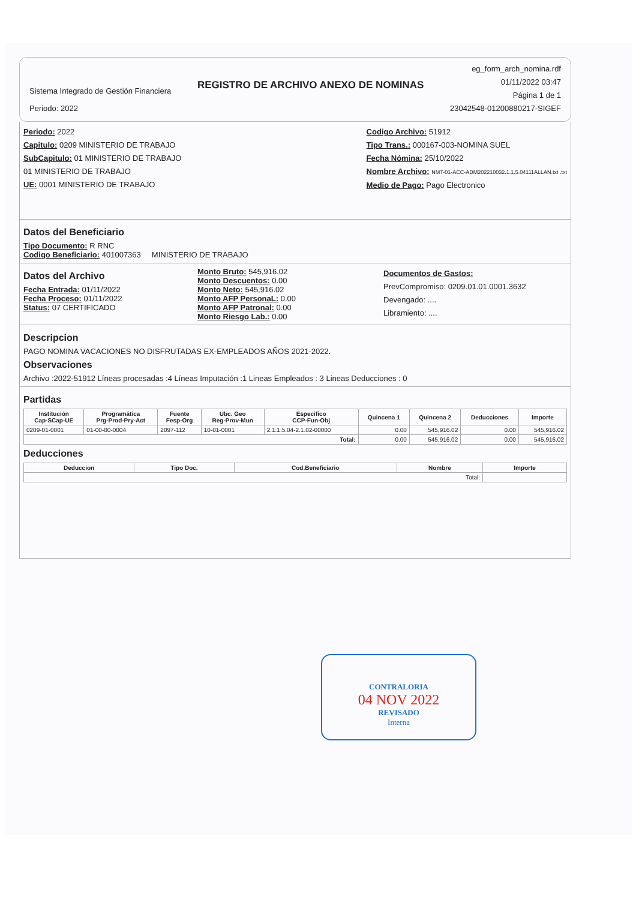Sistema Integrado de Gestión Financiera
Periodo: 2022
REGISTRO DE ARCHIVO ANEXO DE NOMINAS
eg_form_arch_nomina.rdf
01/11/2022 03:47
Página 1 de 1
23042548-01200880217-SIGEF
Periodo: 2022
Capitulo: 0209 MINISTERIO DE TRABAJO
SubCapitulo: 01 MINISTERIO DE TRABAJO
01 MINISTERIO DE TRABAJO
UE: 0001 MINISTERIO DE TRABAJO
Codigo Archivo: 51912
Tipo Trans.: 000167-003-NOMINA SUEL
Fecha Nómina: 25/10/2022
Nombre Archivo: NMT-01-ACC-ADM202210032.1.1.5.04111ALLAN.txt .txt
Medio de Pago: Pago Electronico
Datos del Beneficiario
Tipo Documento: R RNC
Codigo Beneficiario: 401007363 MINISTERIO DE TRABAJO
Datos del Archivo
Fecha Entrada: 01/11/2022
Fecha Proceso: 01/11/2022
Status: 07 CERTIFICADO
Monto Bruto: 545,916.02
Monto Descuentos: 0.00
Monto Neto: 545,916.02
Monto AFP PersonaL: 0.00
Monto AFP Patronal: 0.00
Monto Riesgo Lab.: 0.00
Documentos de Gastos:
PrevCompromiso: 0209.01.01.0001.3632
Devengado: ....
Libramiento: ....
Descripcion
PAGO NOMINA VACACIONES NO DISFRUTADAS EX-EMPLEADOS AÑOS 2021-2022.
Observaciones
Archivo :2022-51912 Líneas procesadas :4 Líneas Imputación :1 Lineas Empleados : 3 Lineas Deducciones : 0
Partidas
| Institución Cap-SCap-UE | Programática Prg-Prod-Pry-Act | Fuente Fesp-Org | Ubc. Geo Reg-Prov-Mun | Especifico CCP-Fun-Obj | Quincena 1 | Quincena 2 | Deducciones | Importe |
| --- | --- | --- | --- | --- | --- | --- | --- | --- |
| 0209-01-0001 | 01-00-00-0004 | 2097-112 | 10-01-0001 | 2.1.1.5.04-2.1.02-00000 | 0.00 | 545,916.02 | 0.00 | 545,916.02 |
| Total: | | | | | 0.00 | 545,916.02 | 0.00 | 545,916.02 |
Deducciones
| Deduccion | Tipo Doc. | Cod.Beneficiario | Nombre | Importe |
| --- | --- | --- | --- | --- |
| Total: | | | | |
CONTRALORIA
04 NOV 2022
REVISADO
Interna